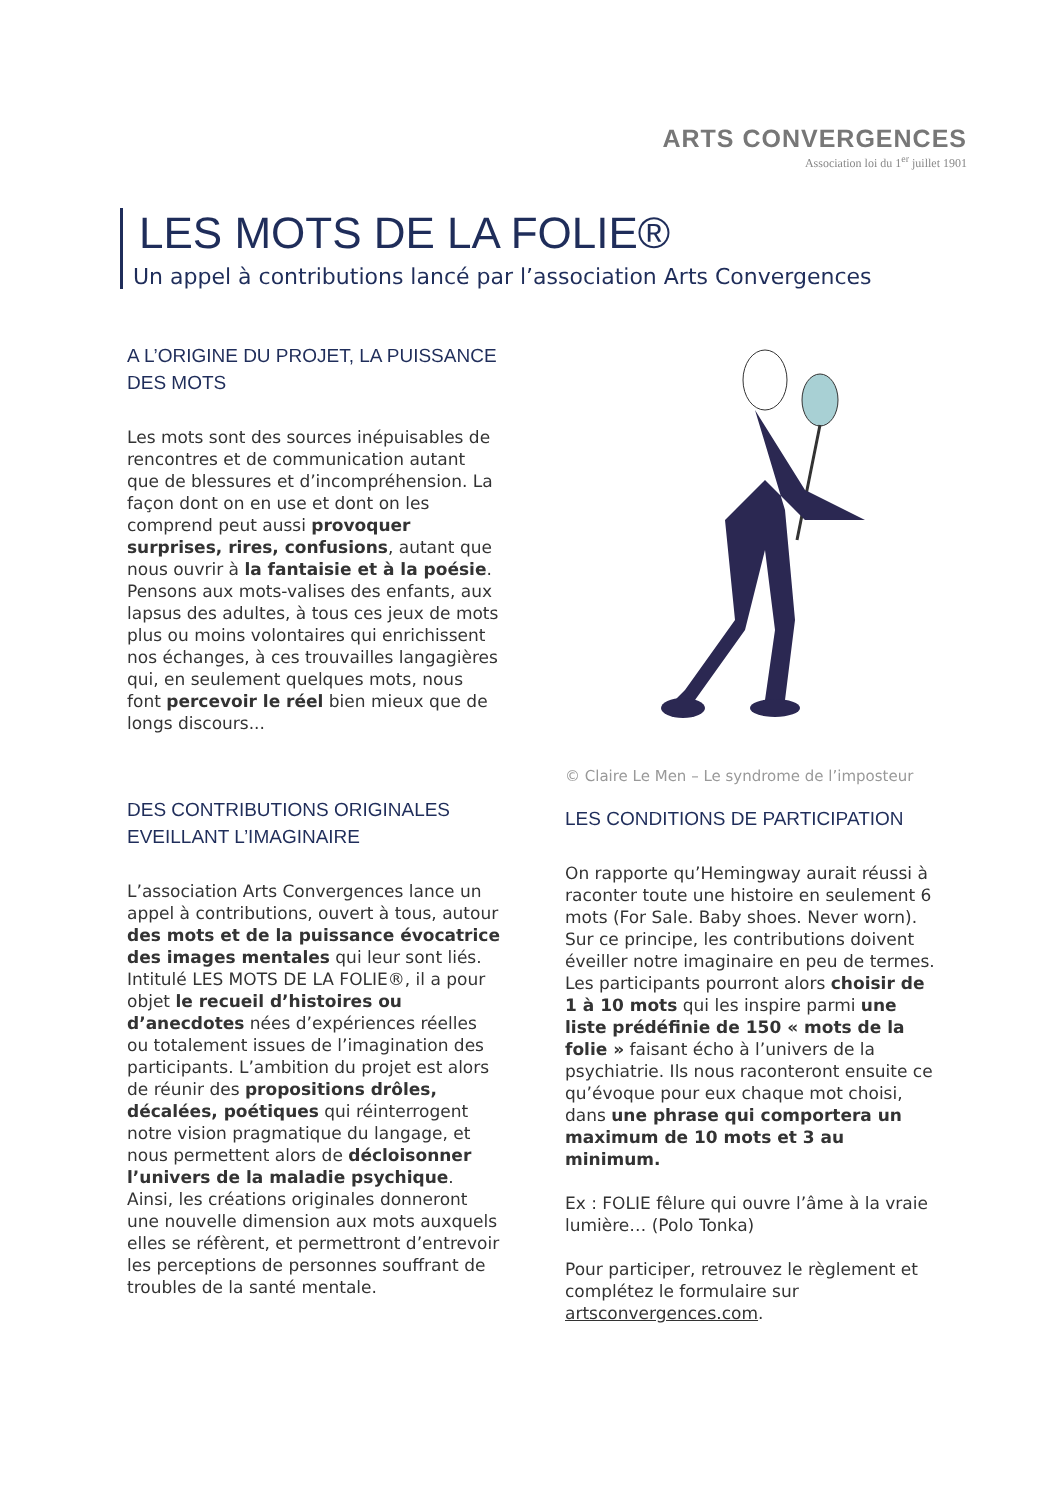ARTS CONVERGENCES
Association loi du 1<sup>er</sup> juillet 1901
LES MOTS DE LA FOLIE®
Un appel à contributions lancé par l’association Arts Convergences
A L’ORIGINE DU PROJET, LA PUISSANCE DES MOTS
Les mots sont des sources inépuisables de rencontres et de communication autant que de blessures et d’incompréhension. La façon dont on en use et dont on les comprend peut aussi provoquer surprises, rires, confusions, autant que nous ouvrir à la fantaisie et à la poésie. Pensons aux mots-valises des enfants, aux lapsus des adultes, à tous ces jeux de mots plus ou moins volontaires qui enrichissent nos échanges, à ces trouvailles langagières qui, en seulement quelques mots, nous font percevoir le réel bien mieux que de longs discours...
DES CONTRIBUTIONS ORIGINALES EVEILLANT L’IMAGINAIRE
L’association Arts Convergences lance un appel à contributions, ouvert à tous, autour des mots et de la puissance évocatrice des images mentales qui leur sont liés. Intitulé LES MOTS DE LA FOLIE®, il a pour objet le recueil d’histoires ou d’anecdotes nées d’expériences réelles ou totalement issues de l’imagination des participants. L’ambition du projet est alors de réunir des propositions drôles, décalées, poétiques qui réinterrogent notre vision pragmatique du langage, et nous permettent alors de décloisonner l’univers de la maladie psychique. Ainsi, les créations originales donneront une nouvelle dimension aux mots auxquels elles se réfèrent, et permettront d’entrevoir les perceptions de personnes souffrant de troubles de la santé mentale.
© Claire Le Men – Le syndrome de l’imposteur
LES CONDITIONS DE PARTICIPATION
On rapporte qu’Hemingway aurait réussi à raconter toute une histoire en seulement 6 mots (For Sale. Baby shoes. Never worn). Sur ce principe, les contributions doivent éveiller notre imaginaire en peu de termes. Les participants pourront alors choisir de 1 à 10 mots qui les inspire parmi une liste prédéfinie de 150 « mots de la folie » faisant écho à l’univers de la psychiatrie. Ils nous raconteront ensuite ce qu’évoque pour eux chaque mot choisi, dans une phrase qui comportera un maximum de 10 mots et 3 au minimum.
Ex : FOLIE fêlure qui ouvre l’âme à la vraie lumière… (Polo Tonka)
Pour participer, retrouvez le règlement et complétez le formulaire sur artsconvergences.com.